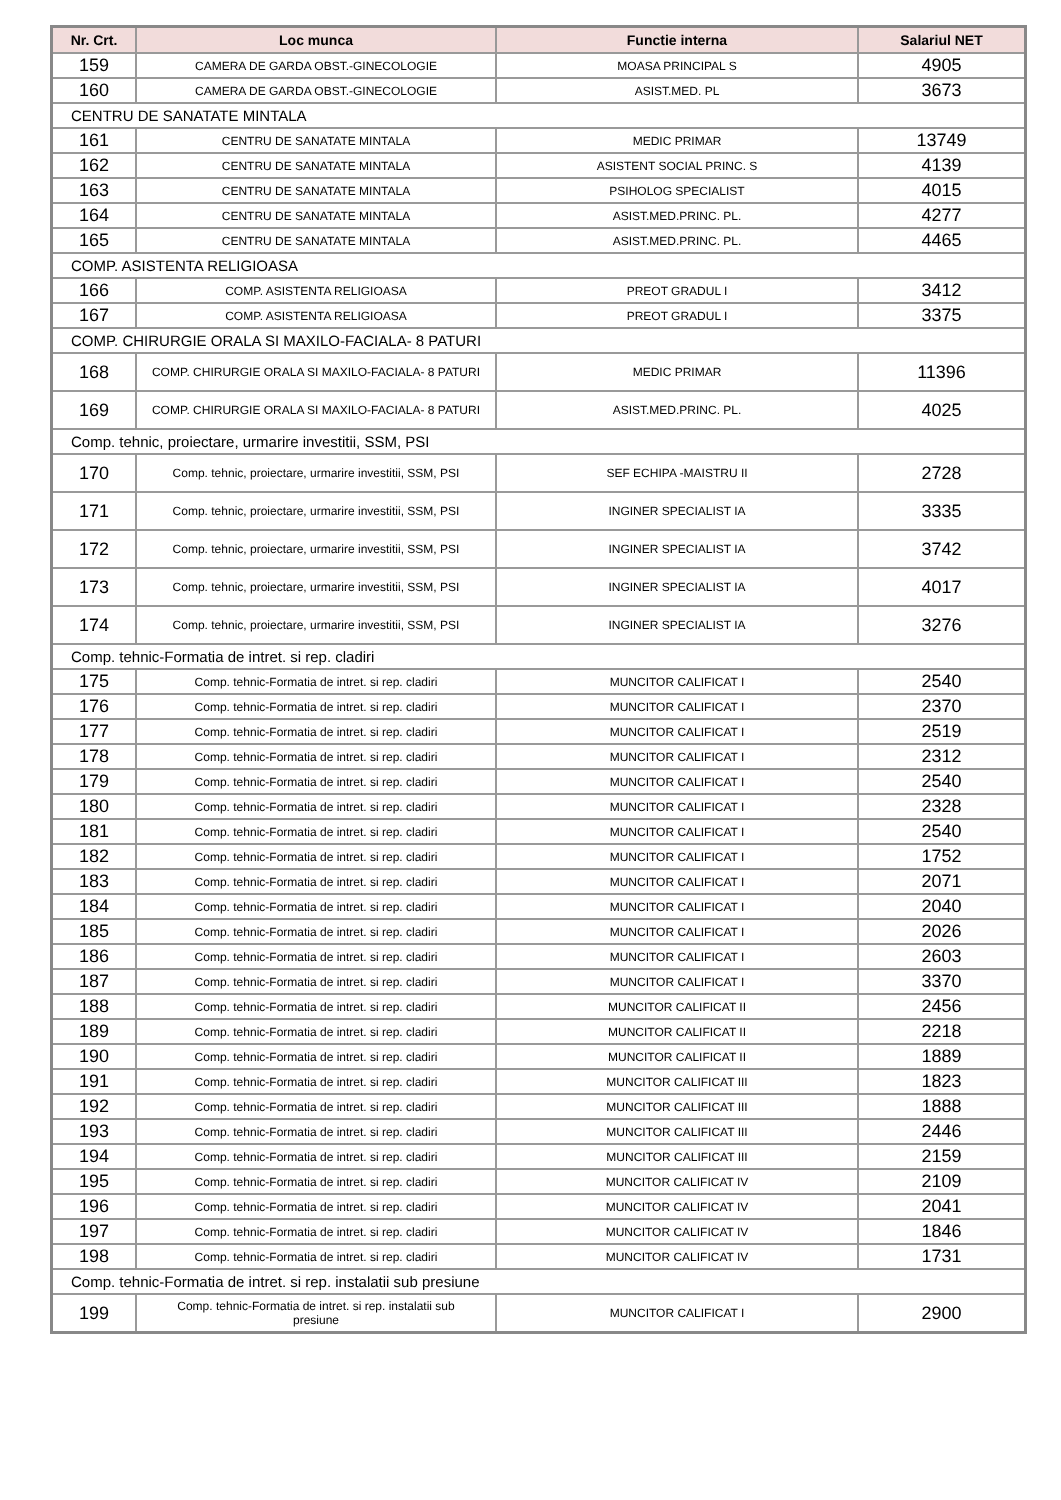| Nr. Crt. | Loc munca | Functie interna | Salariul NET |
| --- | --- | --- | --- |
| 159 | CAMERA DE GARDA OBST.-GINECOLOGIE | MOASA PRINCIPAL S | 4905 |
| 160 | CAMERA DE GARDA OBST.-GINECOLOGIE | ASIST.MED. PL | 3673 |
| CENTRU DE SANATATE MINTALA | | | |
| 161 | CENTRU DE SANATATE MINTALA | MEDIC PRIMAR | 13749 |
| 162 | CENTRU DE SANATATE MINTALA | ASISTENT SOCIAL PRINC. S | 4139 |
| 163 | CENTRU DE SANATATE MINTALA | PSIHOLOG SPECIALIST | 4015 |
| 164 | CENTRU DE SANATATE MINTALA | ASIST.MED.PRINC. PL. | 4277 |
| 165 | CENTRU DE SANATATE MINTALA | ASIST.MED.PRINC. PL. | 4465 |
| COMP. ASISTENTA RELIGIOASA | | | |
| 166 | COMP. ASISTENTA RELIGIOASA | PREOT GRADUL I | 3412 |
| 167 | COMP. ASISTENTA RELIGIOASA | PREOT GRADUL I | 3375 |
| COMP. CHIRURGIE ORALA SI MAXILO-FACIALA- 8 PATURI | | | |
| 168 | COMP. CHIRURGIE ORALA SI MAXILO-FACIALA- 8 PATURI | MEDIC PRIMAR | 11396 |
| 169 | COMP. CHIRURGIE ORALA SI MAXILO-FACIALA- 8 PATURI | ASIST.MED.PRINC. PL. | 4025 |
| Comp. tehnic, proiectare, urmarire investitii, SSM, PSI | | | |
| 170 | Comp. tehnic, proiectare, urmarire investitii, SSM, PSI | SEF ECHIPA -MAISTRU II | 2728 |
| 171 | Comp. tehnic, proiectare, urmarire investitii, SSM, PSI | INGINER SPECIALIST IA | 3335 |
| 172 | Comp. tehnic, proiectare, urmarire investitii, SSM, PSI | INGINER SPECIALIST IA | 3742 |
| 173 | Comp. tehnic, proiectare, urmarire investitii, SSM, PSI | INGINER SPECIALIST IA | 4017 |
| 174 | Comp. tehnic, proiectare, urmarire investitii, SSM, PSI | INGINER SPECIALIST IA | 3276 |
| Comp. tehnic-Formatia de intret. si rep. cladiri | | | |
| 175 | Comp. tehnic-Formatia de intret. si rep. cladiri | MUNCITOR CALIFICAT I | 2540 |
| 176 | Comp. tehnic-Formatia de intret. si rep. cladiri | MUNCITOR CALIFICAT I | 2370 |
| 177 | Comp. tehnic-Formatia de intret. si rep. cladiri | MUNCITOR CALIFICAT I | 2519 |
| 178 | Comp. tehnic-Formatia de intret. si rep. cladiri | MUNCITOR CALIFICAT I | 2312 |
| 179 | Comp. tehnic-Formatia de intret. si rep. cladiri | MUNCITOR CALIFICAT I | 2540 |
| 180 | Comp. tehnic-Formatia de intret. si rep. cladiri | MUNCITOR CALIFICAT I | 2328 |
| 181 | Comp. tehnic-Formatia de intret. si rep. cladiri | MUNCITOR CALIFICAT I | 2540 |
| 182 | Comp. tehnic-Formatia de intret. si rep. cladiri | MUNCITOR CALIFICAT I | 1752 |
| 183 | Comp. tehnic-Formatia de intret. si rep. cladiri | MUNCITOR CALIFICAT I | 2071 |
| 184 | Comp. tehnic-Formatia de intret. si rep. cladiri | MUNCITOR CALIFICAT I | 2040 |
| 185 | Comp. tehnic-Formatia de intret. si rep. cladiri | MUNCITOR CALIFICAT I | 2026 |
| 186 | Comp. tehnic-Formatia de intret. si rep. cladiri | MUNCITOR CALIFICAT I | 2603 |
| 187 | Comp. tehnic-Formatia de intret. si rep. cladiri | MUNCITOR CALIFICAT I | 3370 |
| 188 | Comp. tehnic-Formatia de intret. si rep. cladiri | MUNCITOR CALIFICAT II | 2456 |
| 189 | Comp. tehnic-Formatia de intret. si rep. cladiri | MUNCITOR CALIFICAT II | 2218 |
| 190 | Comp. tehnic-Formatia de intret. si rep. cladiri | MUNCITOR CALIFICAT II | 1889 |
| 191 | Comp. tehnic-Formatia de intret. si rep. cladiri | MUNCITOR CALIFICAT III | 1823 |
| 192 | Comp. tehnic-Formatia de intret. si rep. cladiri | MUNCITOR CALIFICAT III | 1888 |
| 193 | Comp. tehnic-Formatia de intret. si rep. cladiri | MUNCITOR CALIFICAT III | 2446 |
| 194 | Comp. tehnic-Formatia de intret. si rep. cladiri | MUNCITOR CALIFICAT III | 2159 |
| 195 | Comp. tehnic-Formatia de intret. si rep. cladiri | MUNCITOR CALIFICAT IV | 2109 |
| 196 | Comp. tehnic-Formatia de intret. si rep. cladiri | MUNCITOR CALIFICAT IV | 2041 |
| 197 | Comp. tehnic-Formatia de intret. si rep. cladiri | MUNCITOR CALIFICAT IV | 1846 |
| 198 | Comp. tehnic-Formatia de intret. si rep. cladiri | MUNCITOR CALIFICAT IV | 1731 |
| Comp. tehnic-Formatia de intret. si rep. instalatii sub presiune | | | |
| 199 | Comp. tehnic-Formatia de intret. si rep. instalatii sub presiune | MUNCITOR CALIFICAT I | 2900 |